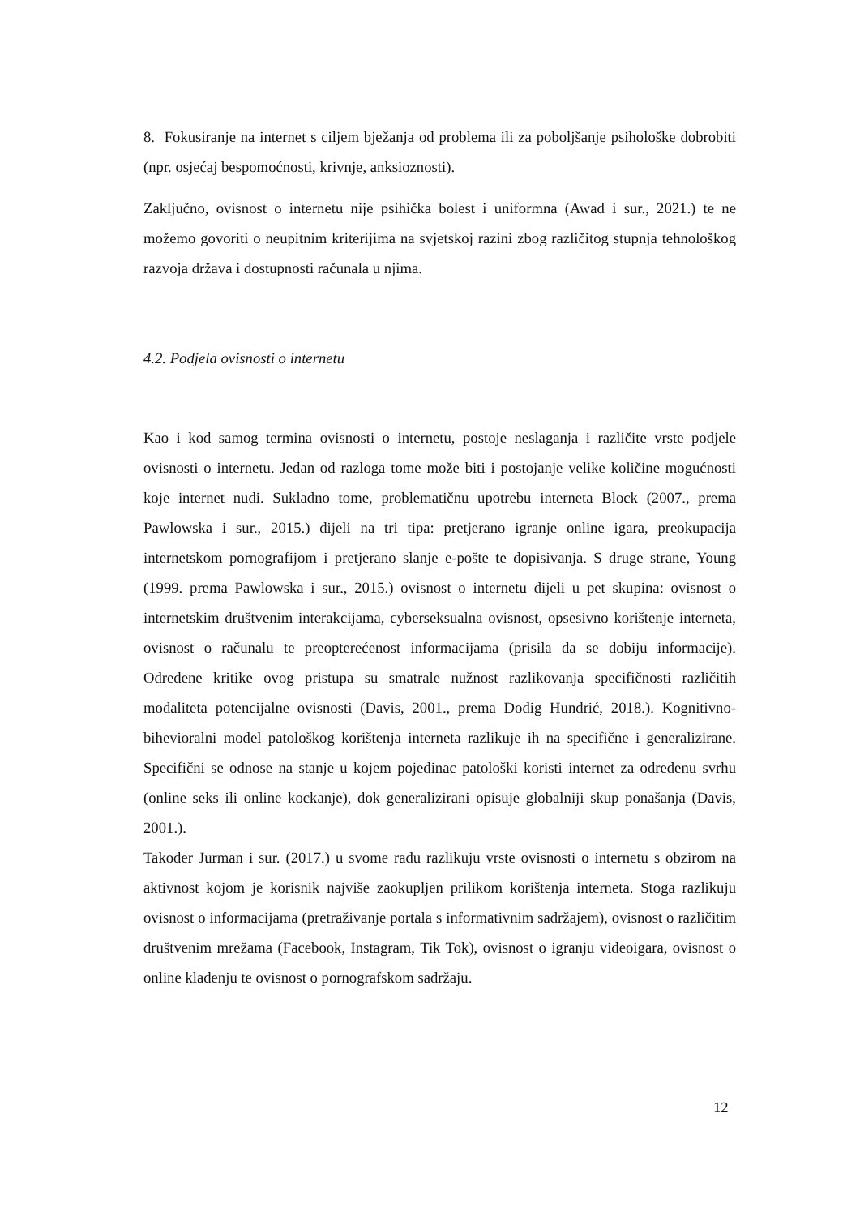8. Fokusiranje na internet s ciljem bježanja od problema ili za poboljšanje psihološke dobrobiti (npr. osjećaj bespomoćnosti, krivnje, anksioznosti).
Zaključno, ovisnost o internetu nije psihička bolest i uniformna (Awad i sur., 2021.) te ne možemo govoriti o neupitnim kriterijima na svjetskoj razini zbog različitog stupnja tehnološkog razvoja država i dostupnosti računala u njima.
4.2. Podjela ovisnosti o internetu
Kao i kod samog termina ovisnosti o internetu, postoje neslaganja i različite vrste podjele ovisnosti o internetu. Jedan od razloga tome može biti i postojanje velike količine mogućnosti koje internet nudi. Sukladno tome, problematičnu upotrebu interneta Block (2007., prema Pawlowska i sur., 2015.) dijeli na tri tipa: pretjerano igranje online igara, preokupacija internetskom pornografijom i pretjerano slanje e-pošte te dopisivanja. S druge strane, Young (1999. prema Pawlowska i sur., 2015.) ovisnost o internetu dijeli u pet skupina: ovisnost o internetskim društvenim interakcijama, cyberseksualna ovisnost, opsesivno korištenje interneta, ovisnost o računalu te preopterećenost informacijama (prisila da se dobiju informacije). Određene kritike ovog pristupa su smatrale nužnost razlikovanja specifičnosti različitih modaliteta potencijalne ovisnosti (Davis, 2001., prema Dodig Hundrić, 2018.). Kognitivno-bihevioralni model patološkog korištenja interneta razlikuje ih na specifične i generalizirane. Specifični se odnose na stanje u kojem pojedinac patološki koristi internet za određenu svrhu (online seks ili online kockanje), dok generalizirani opisuje globalniji skup ponašanja (Davis, 2001.).
Također Jurman i sur. (2017.) u svome radu razlikuju vrste ovisnosti o internetu s obzirom na aktivnost kojom je korisnik najviše zaokupljen prilikom korištenja interneta. Stoga razlikuju ovisnost o informacijama (pretraživanje portala s informativnim sadržajem), ovisnost o različitim društvenim mrežama (Facebook, Instagram, Tik Tok), ovisnost o igranju videoigara, ovisnost o online klađenju te ovisnost o pornografskom sadržaju.
12